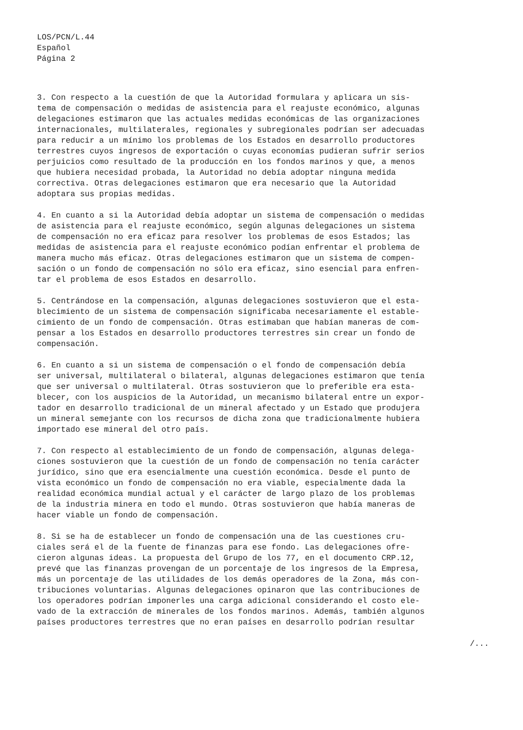LOS/PCN/L.44
Español
Página 2
3. Con respecto a la cuestión de que la Autoridad formulara y aplicara un sis- tema de compensación o medidas de asistencia para el reajuste económico, algunas delegaciones estimaron que las actuales medidas económicas de las organizaciones internacionales, multilaterales, regionales y subregionales podrían ser adecuadas para reducir a un mínimo los problemas de los Estados en desarrollo productores terrestres cuyos ingresos de exportación o cuyas economías pudieran sufrir serios perjuicios como resultado de la producción en los fondos marinos y que, a menos que hubiera necesidad probada, la Autoridad no debía adoptar ninguna medida correctiva. Otras delegaciones estimaron que era necesario que la Autoridad adoptara sus propias medidas.
4. En cuanto a si la Autoridad debía adoptar un sistema de compensación o medidas de asistencia para el reajuste económico, según algunas delegaciones un sistema de compensación no era eficaz para resolver los problemas de esos Estados; las medidas de asistencia para el reajuste económico podían enfrentar el problema de manera mucho más eficaz. Otras delegaciones estimaron que un sistema de compen- sación o un fondo de compensación no sólo era eficaz, sino esencial para enfren- tar el problema de esos Estados en desarrollo.
5. Centrándose en la compensación, algunas delegaciones sostuvieron que el esta- blecimiento de un sistema de compensación significaba necesariamente el estable- cimiento de un fondo de compensación. Otras estimaban que habían maneras de com- pensar a los Estados en desarrollo productores terrestres sin crear un fondo de compensación.
6. En cuanto a si un sistema de compensación o el fondo de compensación debía ser universal, multilateral o bilateral, algunas delegaciones estimaron que tenía que ser universal o multilateral. Otras sostuvieron que lo preferible era esta- blecer, con los auspicios de la Autoridad, un mecanismo bilateral entre un expor- tador en desarrollo tradicional de un mineral afectado y un Estado que produjera un mineral semejante con los recursos de dicha zona que tradicionalmente hubiera importado ese mineral del otro país.
7. Con respecto al establecimiento de un fondo de compensación, algunas delega- ciones sostuvieron que la cuestión de un fondo de compensación no tenía carácter jurídico, sino que era esencialmente una cuestión económica. Desde el punto de vista económico un fondo de compensación no era viable, especialmente dada la realidad económica mundial actual y el carácter de largo plazo de los problemas de la industria minera en todo el mundo. Otras sostuvieron que había maneras de hacer viable un fondo de compensación.
8. Si se ha de establecer un fondo de compensación una de las cuestiones cru- ciales será el de la fuente de finanzas para ese fondo. Las delegaciones ofre- cieron algunas ideas. La propuesta del Grupo de los 77, en el documento CRP.12, prevé que las finanzas provengan de un porcentaje de los ingresos de la Empresa, más un porcentaje de las utilidades de los demás operadores de la Zona, más con- tribuciones voluntarias. Algunas delegaciones opinaron que las contribuciones de los operadores podrían imponerles una carga adicional considerando el costo ele- vado de la extracción de minerales de los fondos marinos. Además, también algunos países productores terrestres que no eran países en desarrollo podrían resultar
/...